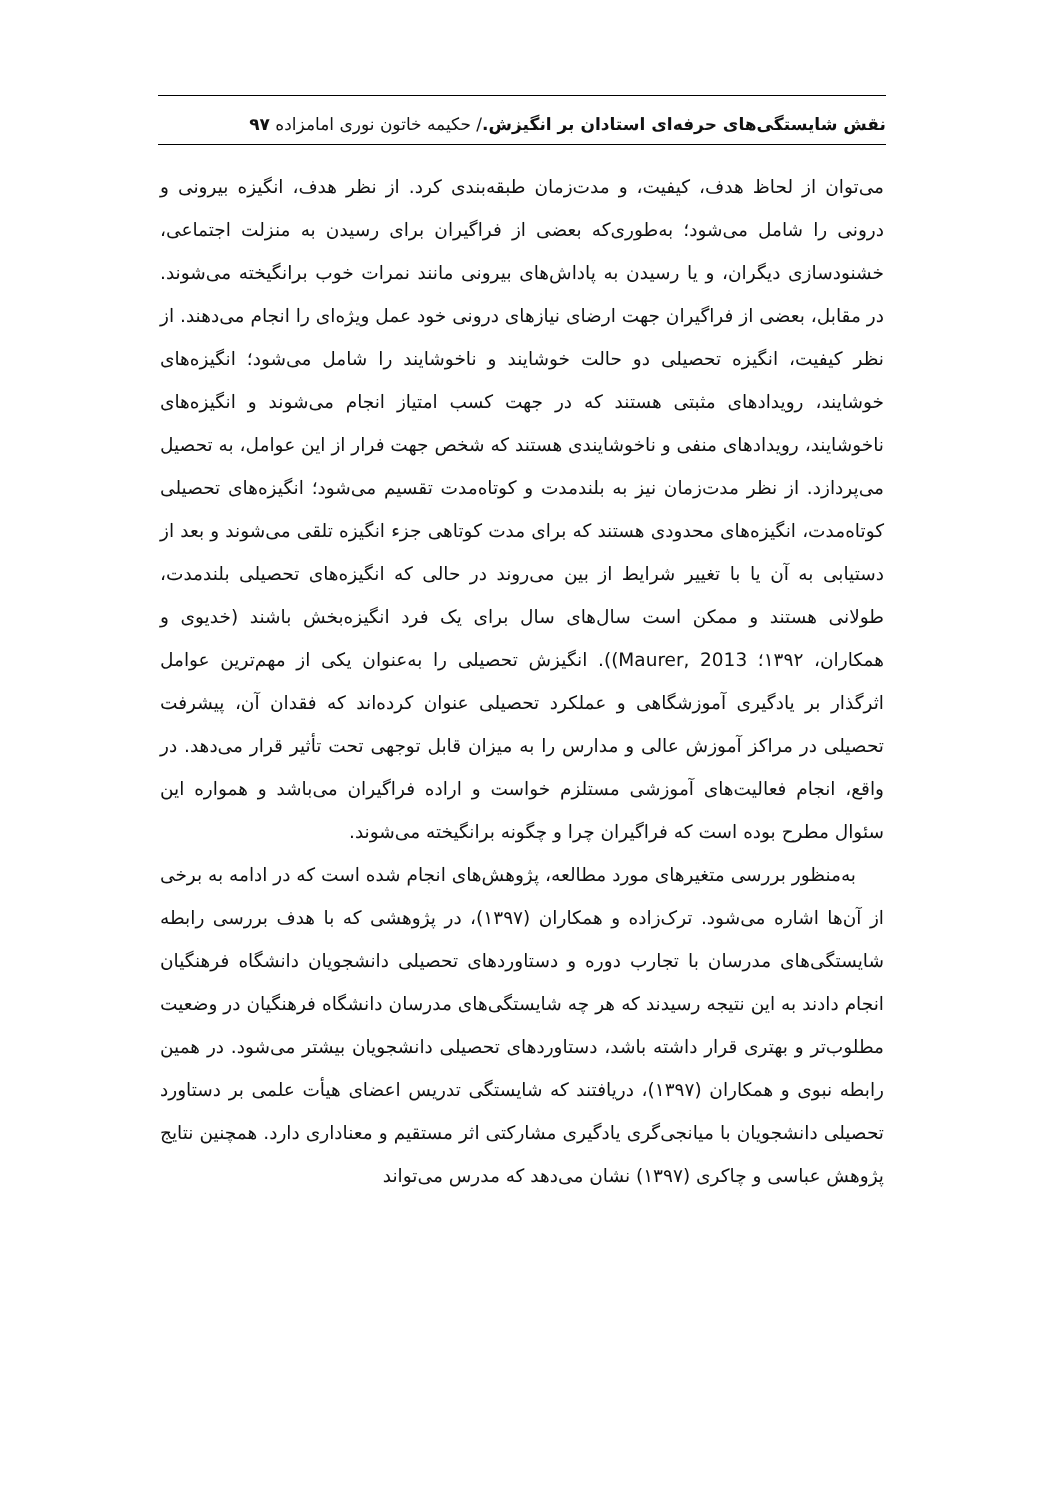نقش شایستگی‌های حرفه‌ای استادان بر انگیزش./ حکیمه خاتون نوری امامزاده ۹۷
می‌توان از لحاظ هدف، کیفیت، و مدت‌زمان طبقه‌بندی کرد. از نظر هدف، انگیزه بیرونی و درونی را شامل می‌شود؛ به‌طوری‌که بعضی از فراگیران برای رسیدن به منزلت اجتماعی، خشنودسازی دیگران، و یا رسیدن به پاداش‌های بیرونی مانند نمرات خوب برانگیخته می‌شوند. در مقابل، بعضی از فراگیران جهت ارضای نیازهای درونی خود عمل ویژه‌ای را انجام می‌دهند. از نظر کیفیت، انگیزه تحصیلی دو حالت خوشایند و ناخوشایند را شامل می‌شود؛ انگیزه‌های خوشایند، رویدادهای مثبتی هستند که در جهت کسب امتیاز انجام می‌شوند و انگیزه‌های ناخوشایند، رویدادهای منفی و ناخوشایندی هستند که شخص جهت فرار از این عوامل، به تحصیل می‌پردازد. از نظر مدت‌زمان نیز به بلندمدت و کوتاه‌مدت تقسیم می‌شود؛ انگیزه‌های تحصیلی کوتاه‌مدت، انگیزه‌های محدودی هستند که برای مدت کوتاهی جزء انگیزه تلقی می‌شوند و بعد از دستیابی به آن یا با تغییر شرایط از بین می‌روند در حالی که انگیزه‌های تحصیلی بلندمدت، طولانی هستند و ممکن است سال‌های سال برای یک فرد انگیزه‌بخش باشند (خدیوی و همکاران، ۱۳۹۲؛ (Maurer, 2013). انگیزش تحصیلی را به‌عنوان یکی از مهم‌ترین عوامل اثرگذار بر یادگیری آموزشگاهی و عملکرد تحصیلی عنوان کرده‌اند که فقدان آن، پیشرفت تحصیلی در مراکز آموزش عالی و مدارس را به میزان قابل توجهی تحت تأثیر قرار می‌دهد. در واقع، انجام فعالیت‌های آموزشی مستلزم خواست و اراده فراگیران می‌باشد و همواره این سئوال مطرح بوده است که فراگیران چرا و چگونه برانگیخته می‌شوند.
به‌منظور بررسی متغیرهای مورد مطالعه، پژوهش‌های انجام شده است که در ادامه به برخی از آن‌ها اشاره می‌شود. ترک‌زاده و همکاران (۱۳۹۷)، در پژوهشی که با هدف بررسی رابطه شایستگی‌های مدرسان با تجارب دوره و دستاوردهای تحصیلی دانشجویان دانشگاه فرهنگیان انجام دادند به این نتیجه رسیدند که هر چه شایستگی‌های مدرسان دانشگاه فرهنگیان در وضعیت مطلوب‌تر و بهتری قرار داشته باشد، دستاوردهای تحصیلی دانشجویان بیشتر می‌شود. در همین رابطه نبوی و همکاران (۱۳۹۷)، دریافتند که شایستگی تدریس اعضای هیأت علمی بر دستاورد تحصیلی دانشجویان با میانجی‌گری یادگیری مشارکتی اثر مستقیم و معناداری دارد. همچنین نتایج پژوهش عباسی و چاکری (۱۳۹۷) نشان می‌دهد که مدرس می‌تواند